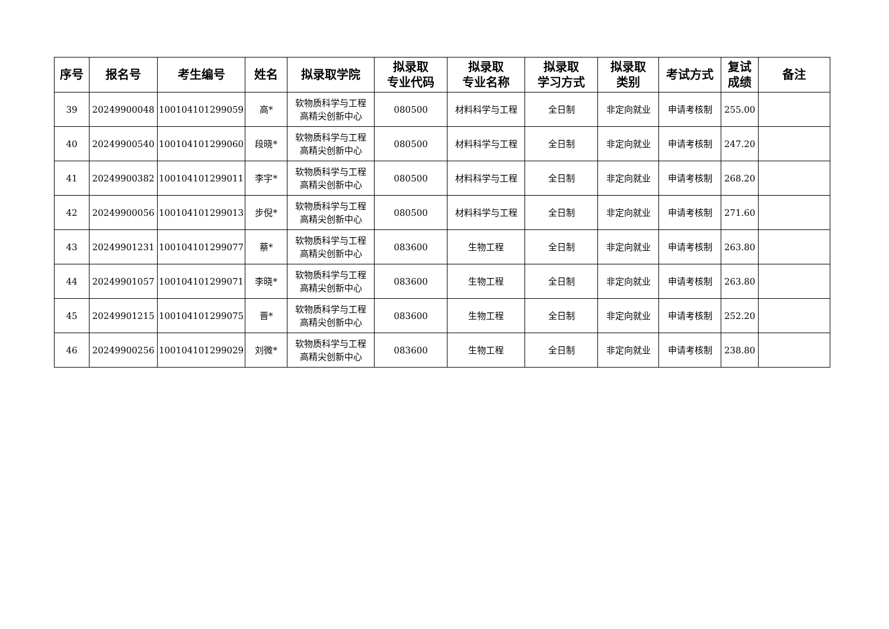| 序号 | 报名号 | 考生编号 | 姓名 | 拟录取学院 | 拟录取 专业代码 | 拟录取 专业名称 | 拟录取 学习方式 | 拟录取 类别 | 考试方式 | 复试 成绩 | 备注 |
| --- | --- | --- | --- | --- | --- | --- | --- | --- | --- | --- | --- |
| 39 | 20249900048 | 100104101299059 | 高* | 软物质科学与工程 高精尖创新中心 | 080500 | 材料科学与工程 | 全日制 | 非定向就业 | 申请考核制 | 255.00 | |
| 40 | 20249900540 | 100104101299060 | 段晓* | 软物质科学与工程 高精尖创新中心 | 080500 | 材料科学与工程 | 全日制 | 非定向就业 | 申请考核制 | 247.20 | |
| 41 | 20249900382 | 100104101299011 | 李宇* | 软物质科学与工程 高精尖创新中心 | 080500 | 材料科学与工程 | 全日制 | 非定向就业 | 申请考核制 | 268.20 | |
| 42 | 20249900056 | 100104101299013 | 步倪* | 软物质科学与工程 高精尖创新中心 | 080500 | 材料科学与工程 | 全日制 | 非定向就业 | 申请考核制 | 271.60 | |
| 43 | 20249901231 | 100104101299077 | 蔡* | 软物质科学与工程 高精尖创新中心 | 083600 | 生物工程 | 全日制 | 非定向就业 | 申请考核制 | 263.80 | |
| 44 | 20249901057 | 100104101299071 | 李晓* | 软物质科学与工程 高精尖创新中心 | 083600 | 生物工程 | 全日制 | 非定向就业 | 申请考核制 | 263.80 | |
| 45 | 20249901215 | 100104101299075 | 晋* | 软物质科学与工程 高精尖创新中心 | 083600 | 生物工程 | 全日制 | 非定向就业 | 申请考核制 | 252.20 | |
| 46 | 20249900256 | 100104101299029 | 刘微* | 软物质科学与工程 高精尖创新中心 | 083600 | 生物工程 | 全日制 | 非定向就业 | 申请考核制 | 238.80 | |